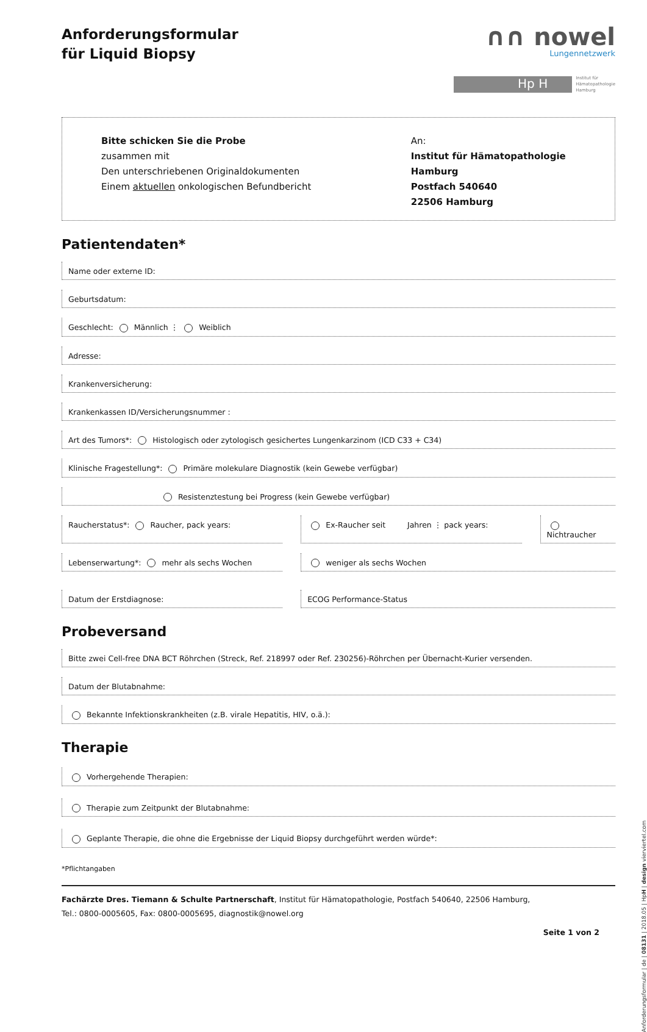Anforderungsformular
für Liquid Biopsy
∩∩ nowel
Lungennetzwerk
Hp H
Institut für
Hämatopathologie
Hamburg
Bitte schicken Sie die Probe
zusammen mit
Den unterschriebenen Originaldokumenten
Einem aktuellen onkologischen Befundbericht
An:
Institut für Hämatopathologie Hamburg
Postfach 540640
22506 Hamburg
Patientendaten*
Name oder externe ID:
Geburtsdatum:
Geschlecht: Männlich ⋮ Weiblich
Adresse:
Krankenversicherung:
Krankenkassen ID/Versicherungsnummer :
Art des Tumors*: Histologisch oder zytologisch gesichertes Lungenkarzinom (ICD C33 + C34)
Klinische Fragestellung*: Primäre molekulare Diagnostik (kein Gewebe verfügbar)
Resistenztestung bei Progress (kein Gewebe verfügbar)
Raucherstatus*: Raucher, pack years:
Ex-Raucher seit Jahren ⋮ pack years:
Nichtraucher
Lebenserwartung*: mehr als sechs Wochen
weniger als sechs Wochen
Datum der Erstdiagnose: ECOG Performance-Status
Probeversand
Bitte zwei Cell-free DNA BCT Röhrchen (Streck, Ref. 218997 oder Ref. 230256)-Röhrchen per Übernacht-Kurier versenden.
Datum der Blutabnahme:
Bekannte Infektionskrankheiten (z.B. virale Hepatitis, HIV, o.ä.):
Therapie
Vorhergehende Therapien:
Therapie zum Zeitpunkt der Blutabnahme:
Geplante Therapie, die ohne die Ergebnisse der Liquid Biopsy durchgeführt werden würde*:
*Pflichtangaben
Fachärzte Dres. Tiemann & Schulte Partnerschaft, Institut für Hämatopathologie, Postfach 540640, 22506 Hamburg,
Tel.: 0800-0005605, Fax: 0800-0005695, diagnostik@nowel.org
Seite 1 von 2
Anforderungsformular | de | 08131 | 2018.05 | HpH | design vierviertel.com